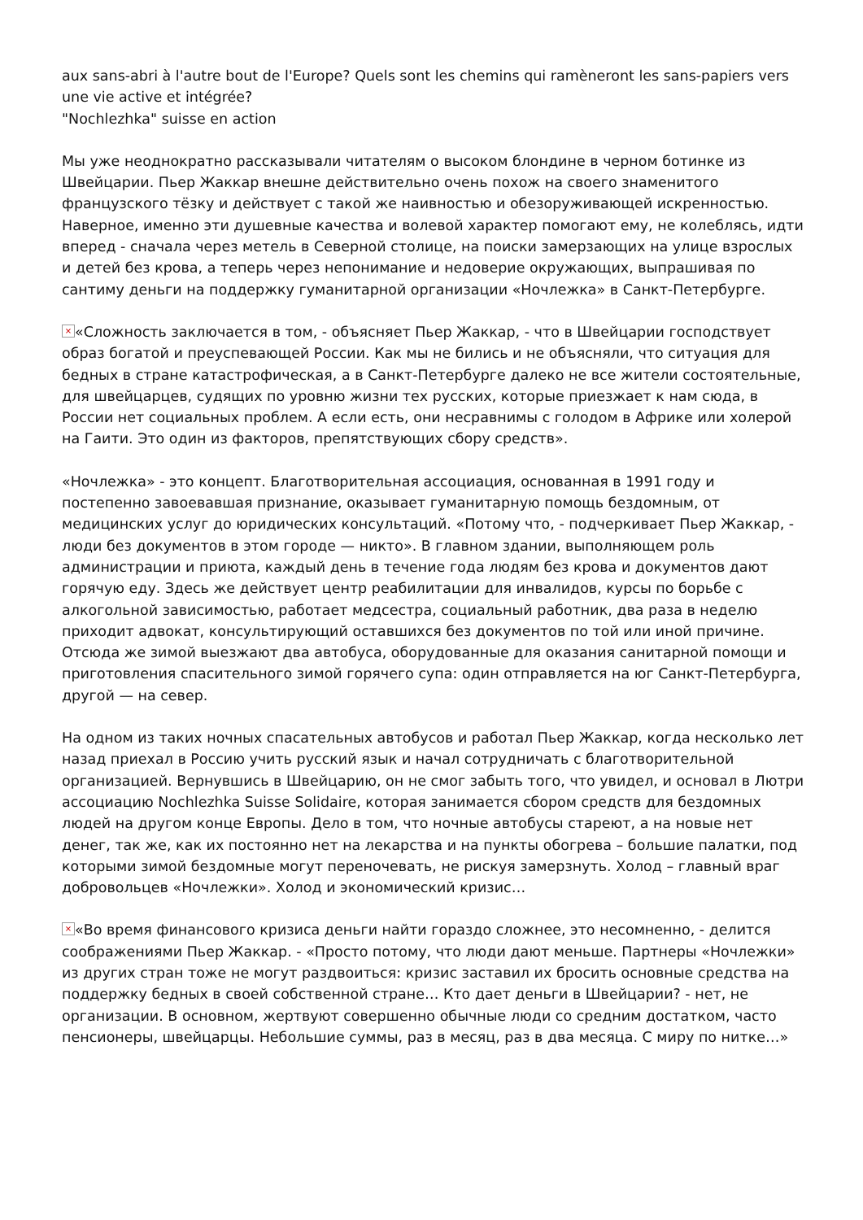aux sans-abri à l'autre bout de l'Europe? Quels sont les chemins qui ramèneront les sans-papiers vers une vie active et intégrée?
"Nochlezhka" suisse en action
Мы уже неоднократно рассказывали читателям о высоком блондине в черном ботинке из Швейцарии. Пьер Жаккар внешне действительно очень похож на своего знаменитого французского тёзку и действует с такой же наивностью и обезоруживающей искренностью. Наверное, именно эти душевные качества и волевой характер помогают ему, не колеблясь, идти вперед - сначала через метель в Северной столице, на поиски замерзающих на улице взрослых и детей без крова, а теперь через непонимание и недоверие окружающих, выпрашивая по сантиму деньги на поддержку гуманитарной организации «Ночлежка» в Санкт-Петербурге.
× «Сложность заключается в том, - объясняет Пьер Жаккар, - что в Швейцарии господствует образ богатой и преуспевающей России. Как мы не бились и не объясняли, что ситуация для бедных в стране катастрофическая, а в Санкт-Петербурге далеко не все жители состоятельные, для швейцарцев, судящих по уровню жизни тех русских, которые приезжает к нам сюда, в России нет социальных проблем. А если есть, они несравнимы с голодом в Африке или холерой на Гаити. Это один из факторов, препятствующих сбору средств».
«Ночлежка» - это концепт. Благотворительная ассоциация, основанная в 1991 году и постепенно завоевавшая признание, оказывает гуманитарную помощь бездомным, от медицинских услуг до юридических консультаций. «Потому что, - подчеркивает Пьер Жаккар, - люди без документов в этом городе — никто». В главном здании, выполняющем роль администрации и приюта, каждый день в течение года людям без крова и документов дают горячую еду. Здесь же действует центр реабилитации для инвалидов, курсы по борьбе с алкогольной зависимостью, работает медсестра, социальный работник, два раза в неделю приходит адвокат, консультирующий оставшихся без документов по той или иной причине. Отсюда же зимой выезжают два автобуса, оборудованные для оказания санитарной помощи и приготовления спасительного зимой горячего супа: один отправляется на юг Санкт-Петербурга, другой — на север.
На одном из таких ночных спасательных автобусов и работал Пьер Жаккар, когда несколько лет назад приехал в Россию учить русский язык и начал сотрудничать с благотворительной организацией. Вернувшись в Швейцарию, он не смог забыть того, что увидел, и основал в Лютри ассоциацию Nochlezhka Suisse Solidaire, которая занимается сбором средств для бездомных людей на другом конце Европы. Дело в том, что ночные автобусы стареют, а на новые нет денег, так же, как их постоянно нет на лекарства и на пункты обогрева – большие палатки, под которыми зимой бездомные могут переночевать, не рискуя замерзнуть. Холод – главный враг добровольцев «Ночлежки». Холод и экономический кризис…
× «Во время финансового кризиса деньги найти гораздо сложнее, это несомненно, - делится соображениями Пьер Жаккар. - «Просто потому, что люди дают меньше. Партнеры «Ночлежки» из других стран тоже не могут раздвоиться: кризис заставил их бросить основные средства на поддержку бедных в своей собственной стране… Кто дает деньги в Швейцарии? - нет, не организации. В основном, жертвуют совершенно обычные люди со средним достатком, часто пенсионеры, швейцарцы. Небольшие суммы, раз в месяц, раз в два месяца. С миру по нитке…»